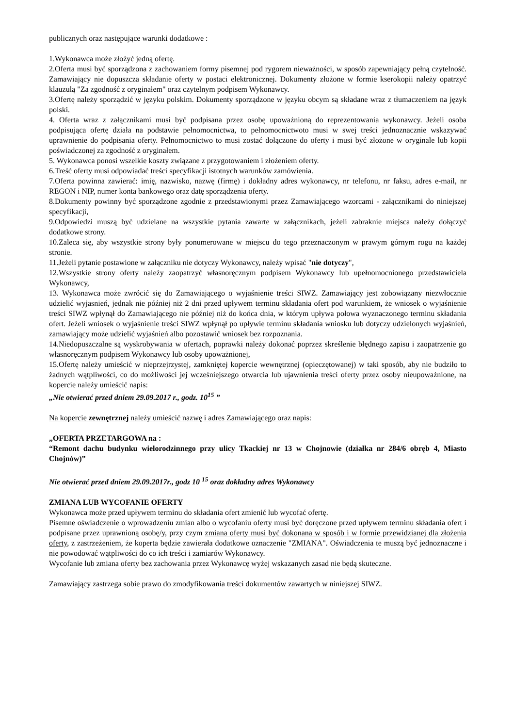publicznych oraz następujące warunki dodatkowe :
1.Wykonawca może złożyć jedną ofertę.
2.Oferta musi być sporządzona z zachowaniem formy pisemnej pod rygorem nieważności, w sposób zapewniający pełną czytelność. Zamawiający nie dopuszcza składanie oferty w postaci elektronicznej. Dokumenty złożone w formie kserokopii należy opatrzyć klauzulą "Za zgodność z oryginałem" oraz czytelnym podpisem Wykonawcy.
3.Ofertę należy sporządzić w języku polskim. Dokumenty sporządzone w języku obcym są składane wraz z tłumaczeniem na język polski.
4. Oferta wraz z załącznikami musi być podpisana przez osobę upoważnioną do reprezentowania wykonawcy. Jeżeli osoba podpisująca ofertę działa na podstawie pełnomocnictwa, to pełnomocnictwoto musi w swej treści jednoznacznie wskazywać uprawnienie do podpisania oferty. Pełnomocnictwo to musi zostać dołączone do oferty i musi być złożone w oryginale lub kopii poświadczonej za zgodność z oryginałem.
5. Wykonawca ponosi wszelkie koszty związane z przygotowaniem i złożeniem oferty.
6.Treść oferty musi odpowiadać treści specyfikacji istotnych warunków zamówienia.
7.Oferta powinna zawierać: imię, nazwisko, nazwę (firmę) i dokładny adres wykonawcy, nr telefonu, nr faksu, adres e-mail, nr REGON i NIP, numer konta bankowego oraz datę sporządzenia oferty.
8.Dokumenty powinny być sporządzone zgodnie z przedstawionymi przez Zamawiającego wzorcami - załącznikami do niniejszej specyfikacji,
9.Odpowiedzi muszą być udzielane na wszystkie pytania zawarte w załącznikach, jeżeli zabraknie miejsca należy dołączyć dodatkowe strony.
10.Zaleca się, aby wszystkie strony były ponumerowane w miejscu do tego przeznaczonym w prawym górnym rogu na każdej stronie.
11.Jeżeli pytanie postawione w załączniku nie dotyczy Wykonawcy, należy wpisać "nie dotyczy",
12.Wszystkie strony oferty należy zaopatrzyć własnoręcznym podpisem Wykonawcy lub upełnomocnionego przedstawiciela Wykonawcy,
13. Wykonawca może zwrócić się do Zamawiającego o wyjaśnienie treści SIWZ. Zamawiający jest zobowiązany niezwłocznie udzielić wyjasnień, jednak nie później niż 2 dni przed upływem terminu składania ofert pod warunkiem, że wniosek o wyjaśnienie treści SIWZ wpłynął do Zamawiającego nie później niż do końca dnia, w którym upływa połowa wyznaczonego terminu składania ofert. Jeżeli wniosek o wyjaśnienie treści SIWZ wpłynął po upływie terminu składania wniosku lub dotyczy udzielonych wyjaśnień, zamawiający może udzielić wyjaśnień albo pozostawić wniosek bez rozpoznania.
14.Niedopuszczalne są wyskrobywania w ofertach, poprawki należy dokonać poprzez skreślenie błędnego zapisu i zaopatrzenie go własnoręcznym podpisem Wykonawcy lub osoby upoważnionej,
15.Ofertę należy umieścić w nieprzejrzystej, zamkniętej kopercie wewnętrznej (opieczętowanej) w taki sposób, aby nie budziło to żadnych wątpliwości, co do możliwości jej wcześniejszego otwarcia lub ujawnienia treści oferty przez osoby nieupoważnione, na kopercie należy umieścić napis:
„Nie otwierać przed dniem 29.09.2017 r., godz. 10<sup>15</sup> ”
Na kopercie zewnętrznej należy umieścić nazwę i adres Zamawiającego oraz napis:
„OFERTA PRZETARGOWA na :
“Remont dachu budynku wielorodzinnego przy ulicy Tkackiej nr 13 w Chojnowie (działka nr 284/6 obręb 4, Miasto Chojnów)”
Nie otwierać przed dniem 29.09.2017r., godz 10 <sup>15</sup> oraz dokładny adres Wykonawcy
ZMIANA LUB WYCOFANIE OFERTY
Wykonawca może przed upływem terminu do składania ofert zmienić lub wycofać ofertę.
Pisemne oświadczenie o wprowadzeniu zmian albo o wycofaniu oferty musi być doręczone przed upływem terminu składania ofert i podpisane przez uprawnioną osobę/y, przy czym zmiana oferty musi być dokonana w sposób i w formie przewidzianej dla złożenia oferty, z zastrzeżeniem, że koperta będzie zawierała dodatkowe oznaczenie "ZMIANA". Oświadczenia te muszą być jednoznaczne i nie powodować wątpliwości do co ich treści i zamiarów Wykonawcy.
Wycofanie lub zmiana oferty bez zachowania przez Wykonawcę wyżej wskazanych zasad nie będą skuteczne.
Zamawiający zastrzega sobie prawo do zmodyfikowania treści dokumentów zawartych w niniejszej SIWZ.